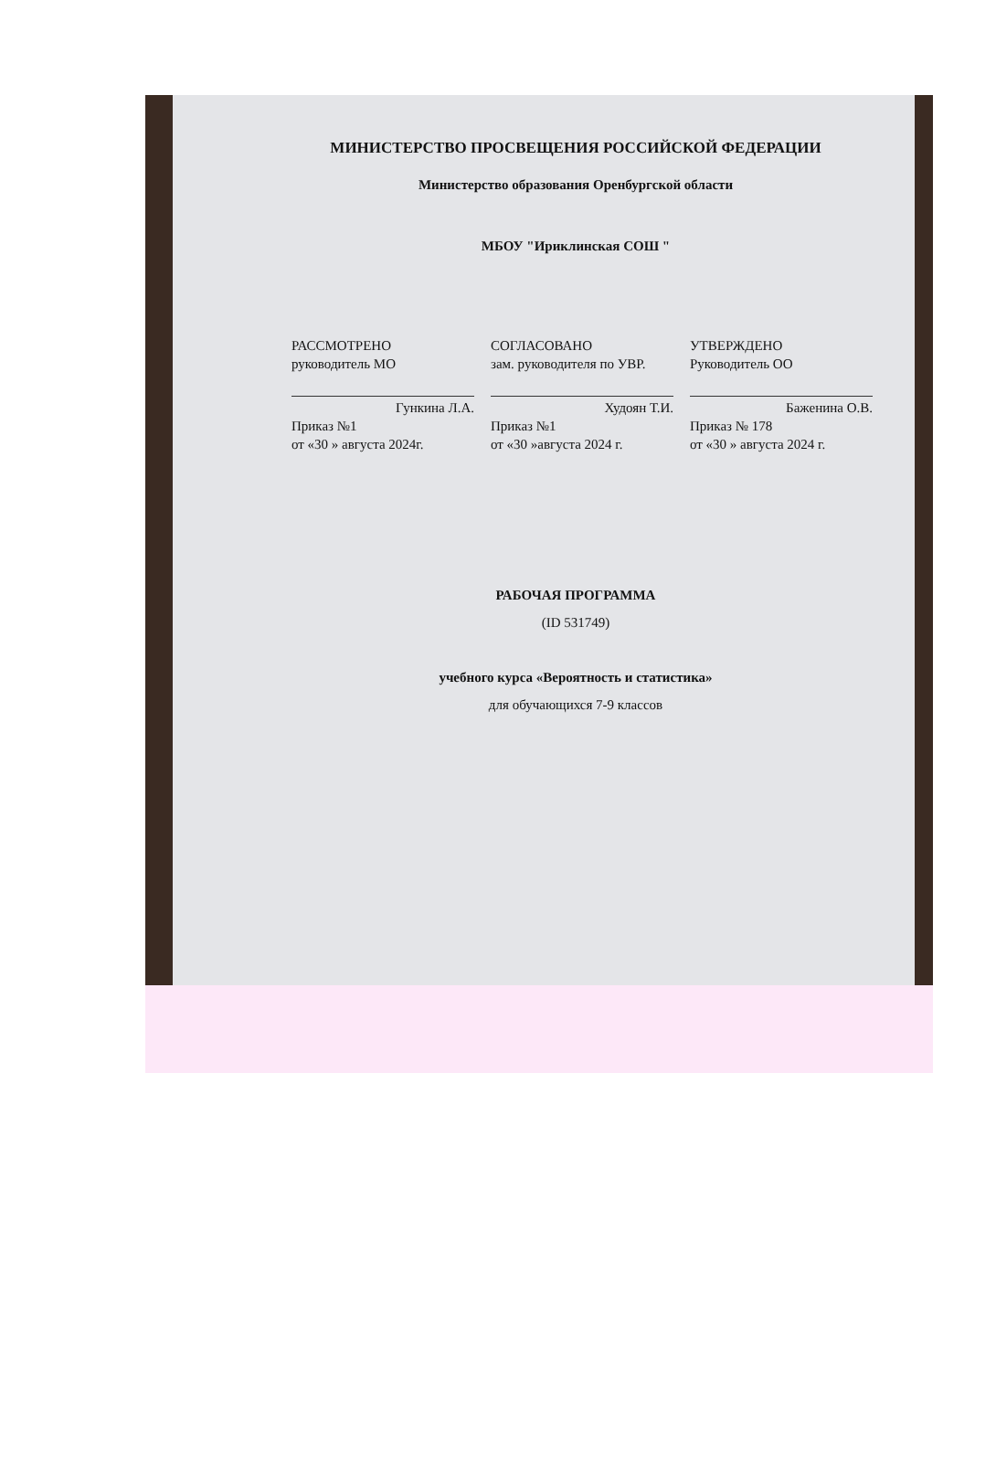МИНИСТЕРСТВО ПРОСВЕЩЕНИЯ РОССИЙСКОЙ ФЕДЕРАЦИИ
Министерство образования Оренбургской области
МБОУ "Ириклинская СОШ "
РАССМОТРЕНО
руководитель МО
Гункина Л.А.
Приказ №1
от «30 » августа 2024г.
СОГЛАСОВАНО
зам. руководителя по УВР.
Худоян Т.И.
Приказ №1
от «30 »августа 2024 г.
УТВЕРЖДЕНО
Руководитель ОО
Баженина О.В.
Приказ № 178
от «30 » августа 2024 г.
РАБОЧАЯ ПРОГРАММА
(ID 531749)
учебного курса «Вероятность и статистика»
для обучающихся 7-9 классов